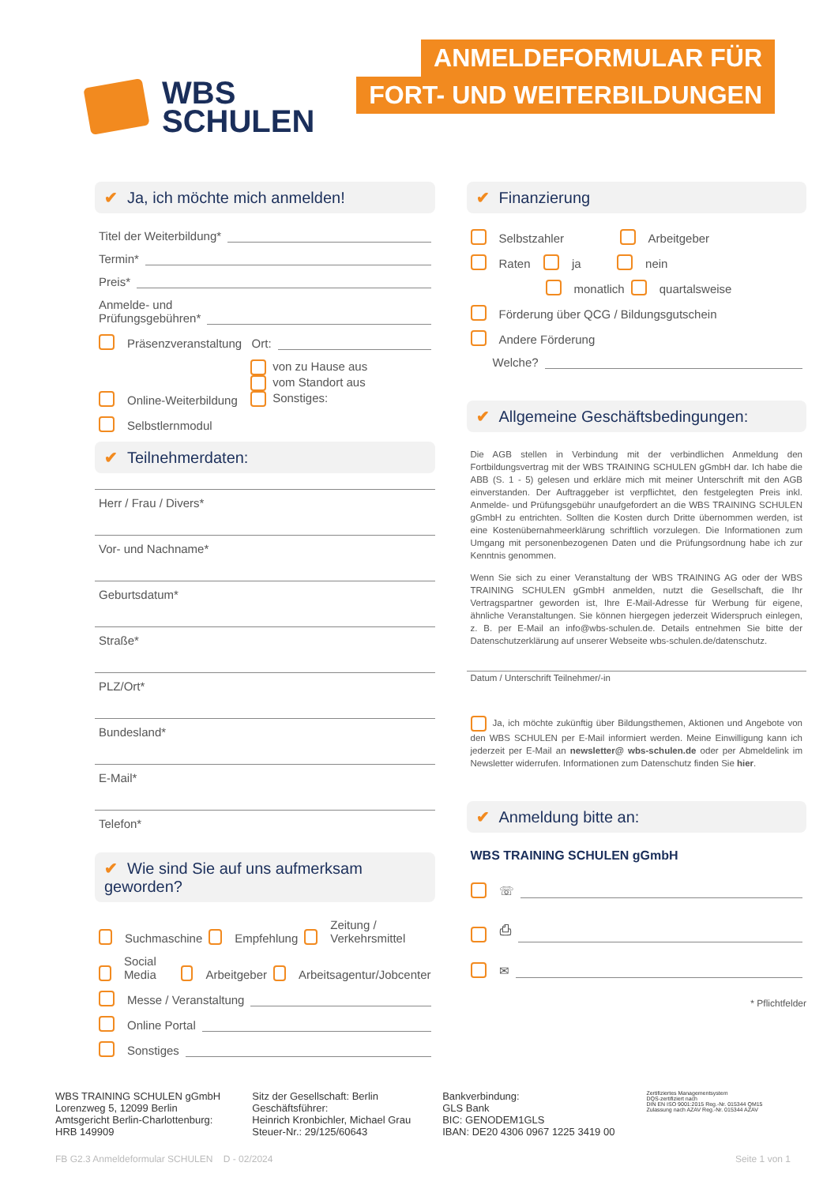WBS
SCHULEN
ANMELDEFORMULAR FÜR
FORT- UND WEITERBILDUNGEN
✔ Ja, ich möchte mich anmelden!
Titel der Weiterbildung*
Termin*
Preis*
Anmelde- und
Prüfungsgebühren*
Präsenzveranstaltung Ort:
Online-Weiterbildung von zu Hause aus
vom Standort aus
Sonstiges:
Selbstlernmodul
✔ Teilnehmerdaten:
Herr / Frau / Divers*
Vor- und Nachname*
Geburtsdatum*
Straße*
PLZ/Ort*
Bundesland*
E-Mail*
Telefon*
✔ Wie sind Sie auf uns aufmerksam geworden?
Suchmaschine Empfehlung Zeitung / Verkehrsmittel
Social Media Arbeitgeber Arbeitsagentur/Jobcenter
Messe / Veranstaltung
Online Portal
Sonstiges
✔ Finanzierung
Selbstzahler Arbeitgeber
Raten ja nein
monatlich quartalsweise
Förderung über QCG / Bildungsgutschein
Andere Förderung
Welche?
✔ Allgemeine Geschäftsbedingungen:
Die AGB stellen in Verbindung mit der verbindlichen Anmeldung den Fortbildungsvertrag mit der WBS TRAINING SCHULEN gGmbH dar. Ich habe die ABB (S. 1 - 5) gelesen und erkläre mich mit meiner Unterschrift mit den AGB einverstanden. Der Auftraggeber ist verpflichtet, den festgelegten Preis inkl. Anmelde- und Prüfungsgebühr unaufgefordert an die WBS TRAINING SCHULEN gGmbH zu entrichten. Sollten die Kosten durch Dritte übernommen werden, ist eine Kostenübernahmeerklärung schriftlich vorzulegen. Die Informationen zum Umgang mit personenbezogenen Daten und die Prüfungsordnung habe ich zur Kenntnis genommen.
Wenn Sie sich zu einer Veranstaltung der WBS TRAINING AG oder der WBS TRAINING SCHULEN gGmbH anmelden, nutzt die Gesellschaft, die Ihr Vertragspartner geworden ist, Ihre E-Mail-Adresse für Werbung für eigene, ähnliche Veranstaltungen. Sie können hiergegen jederzeit Widerspruch einlegen, z. B. per E-Mail an info@wbs-schulen.de. Details entnehmen Sie bitte der Datenschutzerklärung auf unserer Webseite wbs-schulen.de/datenschutz.
Datum / Unterschrift Teilnehmer/-in
Ja, ich möchte zukünftig über Bildungsthemen, Aktionen und Angebote von den WBS SCHULEN per E-Mail informiert werden. Meine Einwilligung kann ich jederzeit per E-Mail an newsletter@ wbs-schulen.de oder per Abmeldelink im Newsletter widerrufen. Informationen zum Datenschutz finden Sie hier.
✔ Anmeldung bitte an:
WBS TRAINING SCHULEN gGmbH
☏
⎙
✉
* Pflichtfelder
WBS TRAINING SCHULEN gGmbH
Lorenzweg 5, 12099 Berlin
Amtsgericht Berlin-Charlottenburg:
HRB 149909
Sitz der Gesellschaft: Berlin
Geschäftsführer:
Heinrich Kronbichler, Michael Grau
Steuer-Nr.: 29/125/60643
Bankverbindung:
GLS Bank
BIC: GENODEM1GLS
IBAN: DE20 4306 0967 1225 3419 00
Zertifiziertes Managementsystem
DQS-zertifiziert nach
DIN EN ISO 9001:2015 Reg.-Nr. 015344 QM15
Zulassung nach AZAV Reg.-Nr. 015344 AZAV
FB G2.3 Anmeldeformular SCHULEN D - 02/2024 Seite 1 von 1